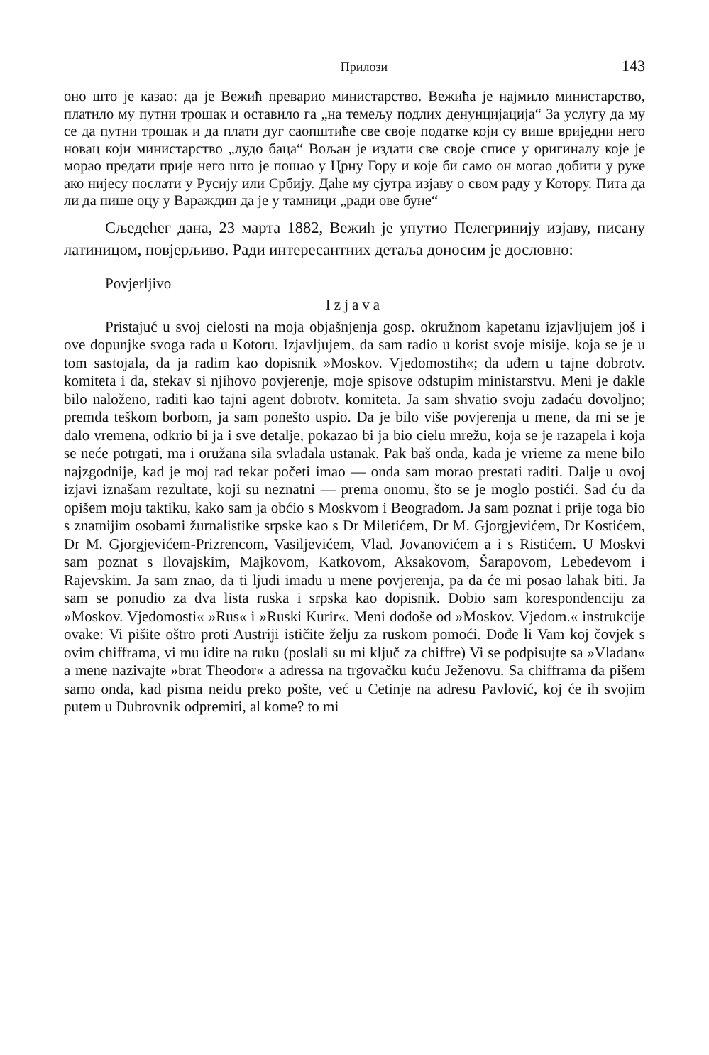Прилози 143
оно што је казао: да је Вежић преварио министарство. Вежића је најмило министарство, платило му путни трошак и оставило га „на темељу подлих денунцијација“ За услугу да му се да путни трошак и да плати дуг саопштиће све своје податке који су више вриједни него новац који министарство „лудо баца“ Вољан је издати све своје списе у оригиналу које је морао предати прије него што је пошао у Црну Гору и које би само он могао добити у руке ако нијесу послати у Русију или Србију. Даће му сјутра изјаву о свом раду у Котору. Пита да ли да пише оцу у Вараждин да је у тамници „ради ове буне“
Сљедећег дана, 23 марта 1882, Вежић је упутио Пелегринију изјаву, писану латиницом, повјерљиво. Ради интересантних детаља доносим је дословно:
Povjerljivo
Izjava
Pristajuć u svoj cielosti na moja objašnjenja gosp. okružnom kapetanu izjavljujem još i ove dopunjke svoga rada u Kotoru. Izjavljujem, da sam radio u korist svoje misije, koja se je u tom sastojala, da ja radim kao dopisnik »Moskov. Vjedomostih«; da uđem u tajne dobrotv. komiteta i da, stekav si njihovo povjerenje, moje spisove odstupim ministarstvu. Meni je dakle bilo naloženo, raditi kao tajni agent dobrotv. komiteta. Ja sam shvatio svoju zadaću dovoljno; premda teškom borbom, ja sam ponešto uspio. Da je bilo više povjerenja u mene, da mi se je dalo vremena, odkrio bi ja i sve detalje, pokazao bi ja bio cielu mrežu, koja se je razapela i koja se neće potrgati, ma i oružana sila svladala ustanak. Pak baš onda, kada je vrieme za mene bilo najzgodnije, kad je moj rad tekar početi imao — onda sam morao prestati raditi. Dalje u ovoj izjavi iznašam rezultate, koji su neznatni — prema onomu, što se je moglo postići. Sad ću da opišem moju taktiku, kako sam ja obćio s Moskvom i Beogradom. Ja sam poznat i prije toga bio s znatnijim osobami žurnalistike srpske kao s Dr Miletićem, Dr M. Gjorgjevićem, Dr Kostićem, Dr M. Gjorgjevićem-Prizrencom, Vasiljevićem, Vlad. Jovanovićem a i s Ristićem. U Moskvi sam poznat s Ilovajskim, Majkovom, Katkovom, Aksakovom, Šarapovom, Lebedevom i Rajevskim. Ja sam znao, da ti ljudi imadu u mene povjerenja, pa da će mi posao lahak biti. Ja sam se ponudio za dva lista ruska i srpska kao dopisnik. Dobio sam korespondenciju za »Moskov. Vjedomosti« »Rus« i »Ruski Kurir«. Meni dođoše od »Moskov. Vjedom.« instrukcije ovake: Vi pišite oštro proti Austriji ističite želju za ruskom pomoći. Dođe li Vam koj čovjek s ovim chifframa, vi mu idite na ruku (poslali su mi ključ za chiffre) Vi se podpisujte sa »Vladan« a mene nazivajte »brat Theodor« a adressa na trgovačku kuću Ježenovu. Sa chifframa da pišem samo onda, kad pisma neidu preko pošte, već u Cetinje na adresu Pavlović, koj će ih svojim putem u Dubrovnik odpremiti, al kome? to mi